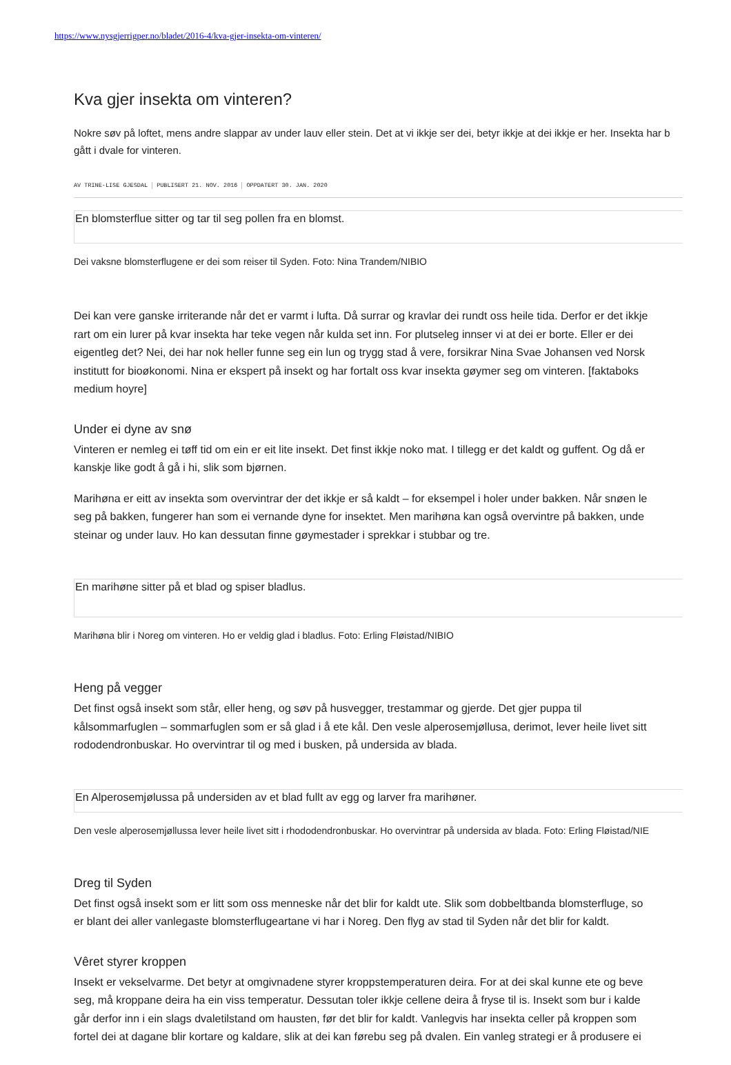https://www.nysgjerrigper.no/bladet/2016-4/kva-gjer-insekta-om-vinteren/
Kva gjer insekta om vinteren?
Nokre søv på loftet, mens andre slappar av under lauv eller stein. Det at vi ikkje ser dei, betyr ikkje at dei ikkje er her. Insekta har b
gått i dvale for vinteren.
AV TRINE-LISE GJESDAL PUBLISERT 21. NOV. 2016 OPPDATERT 30. JAN. 2020
En blomsterflue sitter og tar til seg pollen fra en blomst.
Dei vaksne blomsterflugene er dei som reiser til Syden. Foto: Nina Trandem/NIBIO
Dei kan vere ganske irriterande når det er varmt i lufta. Då surrar og kravlar dei rundt oss heile tida. Derfor er det ikkje
rart om ein lurer på kvar insekta har teke vegen når kulda set inn. For plutseleg innser vi at dei er borte. Eller er dei
eigentleg det? Nei, dei har nok heller funne seg ein lun og trygg stad å vere, forsikrar Nina Svae Johansen ved Norsk
institutt for bioøkonomi. Nina er ekspert på insekt og har fortalt oss kvar insekta gøymer seg om vinteren. [faktaboks
medium hoyre]
Under ei dyne av snø
Vinteren er nemleg ei tøff tid om ein er eit lite insekt. Det finst ikkje noko mat. I tillegg er det kaldt og guffent. Og då er
kanskje like godt å gå i hi, slik som bjørnen.
Marihøna er eitt av insekta som overvintrar der det ikkje er så kaldt – for eksempel i holer under bakken. Når snøen le
seg på bakken, fungerer han som ei vernande dyne for insektet. Men marihøna kan også overvintre på bakken, unde
steinar og under lauv. Ho kan dessutan finne gøymestader i sprekkar i stubbar og tre.
En marihøne sitter på et blad og spiser bladlus.
Marihøna blir i Noreg om vinteren. Ho er veldig glad i bladlus. Foto: Erling Fløistad/NIBIO
Heng på vegger
Det finst også insekt som står, eller heng, og søv på husvegger, trestammar og gjerde. Det gjer puppa til
kålsommarfuglen – sommarfuglen som er så glad i å ete kål. Den vesle alperosemjøllusa, derimot, lever heile livet sitt
rododendronbuskar. Ho overvintrar til og med i busken, på undersida av blada.
En Alperosemjølussa på undersiden av et blad fullt av egg og larver fra marihøner.
Den vesle alperosemjøllussa lever heile livet sitt i rhododendronbuskar. Ho overvintrar på undersida av blada. Foto: Erling Fløistad/NIE
Dreg til Syden
Det finst også insekt som er litt som oss menneske når det blir for kaldt ute. Slik som dobbeltbanda blomsterfluge, so
er blant dei aller vanlegaste blomsterflugeartane vi har i Noreg. Den flyg av stad til Syden når det blir for kaldt.
Vêret styrer kroppen
Insekt er vekselvarme. Det betyr at omgivnadene styrer kroppstemperaturen deira. For at dei skal kunne ete og beve
seg, må kroppane deira ha ein viss temperatur. Dessutan toler ikkje cellene deira å fryse til is. Insekt som bur i kalde
går derfor inn i ein slags dvaletilstand om hausten, før det blir for kaldt. Vanlegvis har insekta celler på kroppen som
fortel dei at dagane blir kortare og kaldare, slik at dei kan førebu seg på dvalen. Ein vanleg strategi er å produsere ei